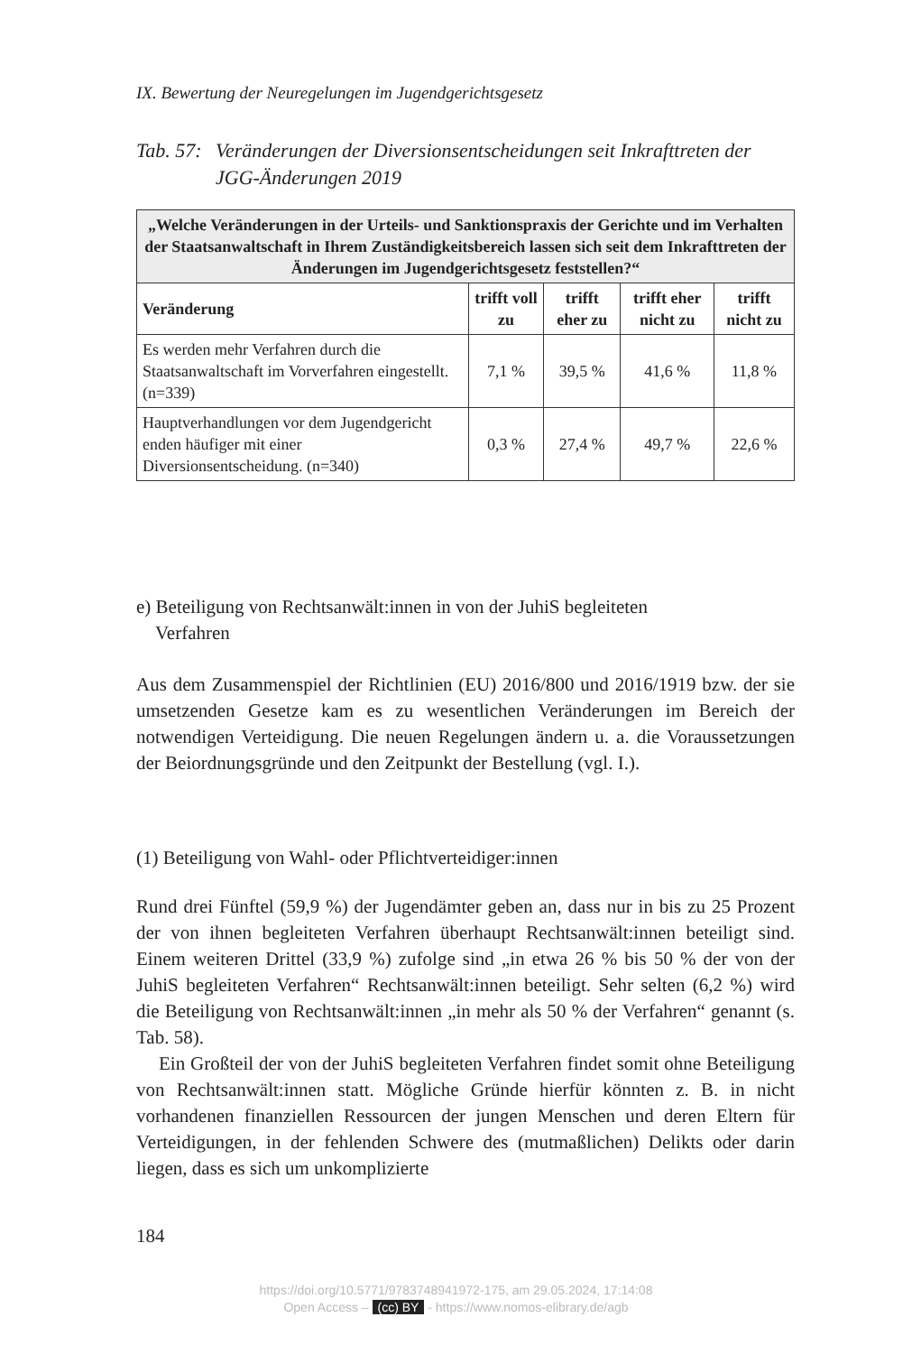IX. Bewertung der Neuregelungen im Jugendgerichtsgesetz
Tab. 57: Veränderungen der Diversionsentscheidungen seit Inkrafttreten der JGG-Änderungen 2019
| „Welche Veränderungen in der Urteils- und Sanktionspraxis der Gerichte und im Verhalten der Staatsanwaltschaft in Ihrem Zuständigkeitsbereich lassen sich seit dem Inkrafttreten der Änderungen im Jugendgerichtsgesetz feststellen?“ | | | | |
| Veränderung | trifft voll zu | trifft eher zu | trifft eher nicht zu | trifft nicht zu |
| Es werden mehr Verfahren durch die Staatsanwaltschaft im Vorverfahren eingestellt. (n=339) | 7,1 % | 39,5 % | 41,6 % | 11,8 % |
| Hauptverhandlungen vor dem Jugendgericht enden häufiger mit einer Diversionsentscheidung. (n=340) | 0,3 % | 27,4 % | 49,7 % | 22,6 % |
e) Beteiligung von Rechtsanwält:innen in von der JuhiS begleiteten
Verfahren
Aus dem Zusammenspiel der Richtlinien (EU) 2016/800 und 2016/1919 bzw. der sie umsetzenden Gesetze kam es zu wesentlichen Veränderungen im Bereich der notwendigen Verteidigung. Die neuen Regelungen ändern u. a. die Voraussetzungen der Beiordnungsgründe und den Zeitpunkt der Bestellung (vgl. I.).
(1) Beteiligung von Wahl- oder Pflichtverteidiger:innen
Rund drei Fünftel (59,9 %) der Jugendämter geben an, dass nur in bis zu 25 Prozent der von ihnen begleiteten Verfahren überhaupt Rechtsanwält:innen beteiligt sind. Einem weiteren Drittel (33,9 %) zufolge sind „in etwa 26 % bis 50 % der von der JuhiS begleiteten Verfahren“ Rechtsanwält:innen beteiligt. Sehr selten (6,2 %) wird die Beteiligung von Rechtsanwält:innen „in mehr als 50 % der Verfahren“ genannt (s. Tab. 58).
Ein Großteil der von der JuhiS begleiteten Verfahren findet somit ohne Beteiligung von Rechtsanwält:innen statt. Mögliche Gründe hierfür könnten z. B. in nicht vorhandenen finanziellen Ressourcen der jungen Menschen und deren Eltern für Verteidigungen, in der fehlenden Schwere des (mutmaßlichen) Delikts oder darin liegen, dass es sich um unkomplizierte
184
https://doi.org/10.5771/9783748941972-175, am 29.05.2024, 17:14:08
Open Access – (cc) BY - https://www.nomos-elibrary.de/agb